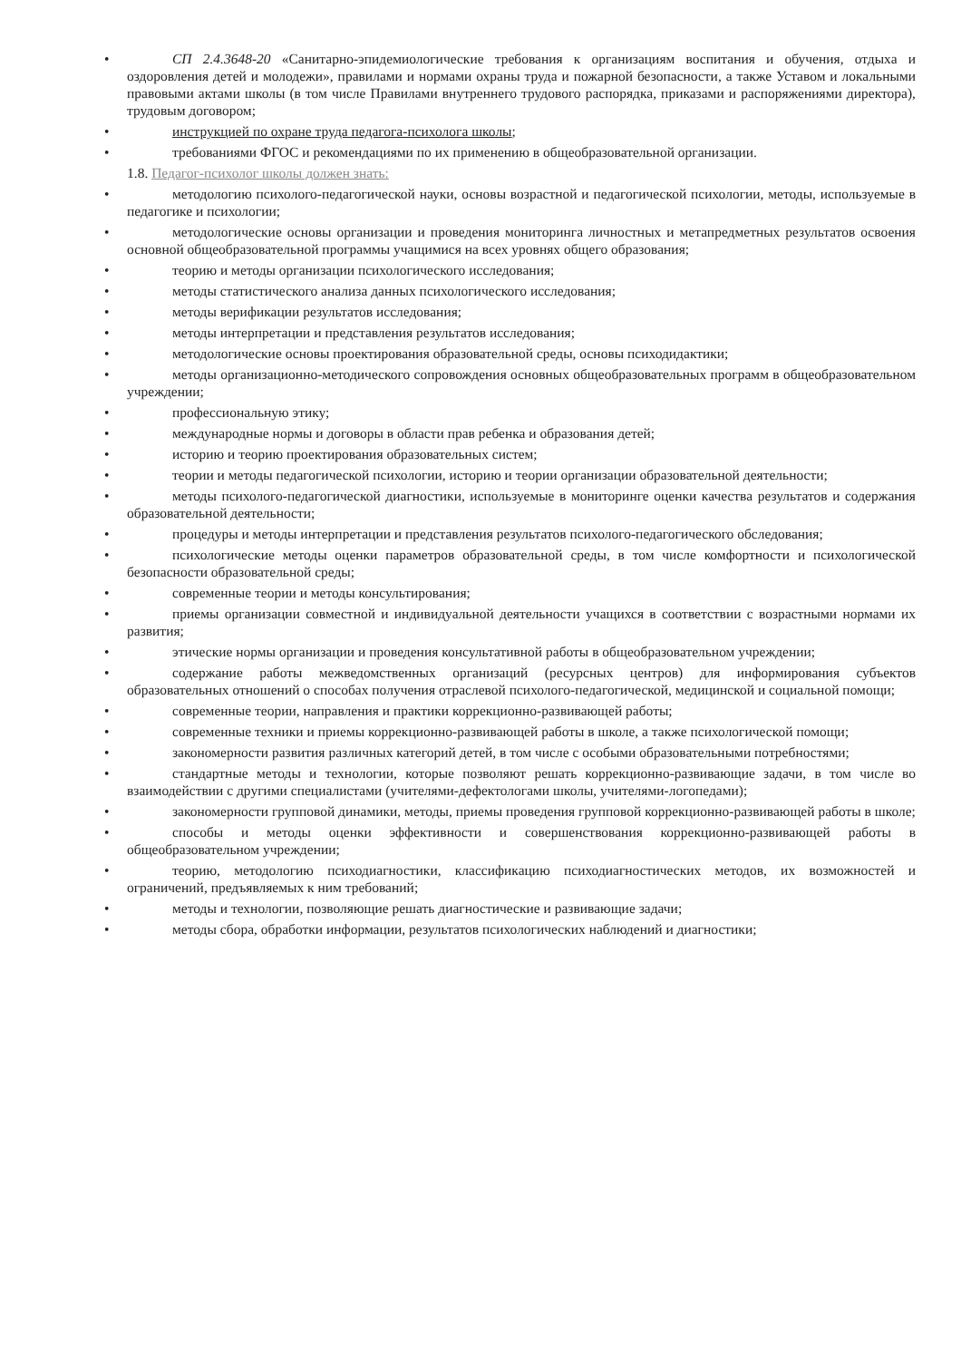• СП 2.4.3648-20 «Санитарно-эпидемиологические требования к организациям воспитания и обучения, отдыха и оздоровления детей и молодежи», правилами и нормами охраны труда и пожарной безопасности, а также Уставом и локальными правовыми актами школы (в том числе Правилами внутреннего трудового распорядка, приказами и распоряжениями директора), трудовым договором;
• инструкцией по охране труда педагога-психолога школы;
• требованиями ФГОС и рекомендациями по их применению в общеобразовательной организации.
1.8. Педагог-психолог школы должен знать:
• методологию психолого-педагогической науки, основы возрастной и педагогической психологии, методы, используемые в педагогике и психологии;
• методологические основы организации и проведения мониторинга личностных и метапредметных результатов освоения основной общеобразовательной программы учащимися на всех уровнях общего образования;
• теорию и методы организации психологического исследования;
• методы статистического анализа данных психологического исследования;
• методы верификации результатов исследования;
• методы интерпретации и представления результатов исследования;
• методологические основы проектирования образовательной среды, основы психодидактики;
• методы организационно-методического сопровождения основных общеобразовательных программ в общеобразовательном учреждении;
• профессиональную этику;
• международные нормы и договоры в области прав ребенка и образования детей;
• историю и теорию проектирования образовательных систем;
• теории и методы педагогической психологии, историю и теории организации образовательной деятельности;
• методы психолого-педагогической диагностики, используемые в мониторинге оценки качества результатов и содержания образовательной деятельности;
• процедуры и методы интерпретации и представления результатов психолого-педагогического обследования;
• психологические методы оценки параметров образовательной среды, в том числе комфортности и психологической безопасности образовательной среды;
• современные теории и методы консультирования;
• приемы организации совместной и индивидуальной деятельности учащихся в соответствии с возрастными нормами их развития;
• этические нормы организации и проведения консультативной работы в общеобразовательном учреждении;
• содержание работы межведомственных организаций (ресурсных центров) для информирования субъектов образовательных отношений о способах получения отраслевой психолого-педагогической, медицинской и социальной помощи;
• современные теории, направления и практики коррекционно-развивающей работы;
• современные техники и приемы коррекционно-развивающей работы в школе, а также психологической помощи;
• закономерности развития различных категорий детей, в том числе с особыми образовательными потребностями;
• стандартные методы и технологии, которые позволяют решать коррекционно-развивающие задачи, в том числе во взаимодействии с другими специалистами (учителями-дефектологами школы, учителями-логопедами);
• закономерности групповой динамики, методы, приемы проведения групповой коррекционно-развивающей работы в школе;
• способы и методы оценки эффективности и совершенствования коррекционно-развивающей работы в общеобразовательном учреждении;
• теорию, методологию психодиагностики, классификацию психодиагностических методов, их возможностей и ограничений, предъявляемых к ним требований;
• методы и технологии, позволяющие решать диагностические и развивающие задачи;
• методы сбора, обработки информации, результатов психологических наблюдений и диагностики;